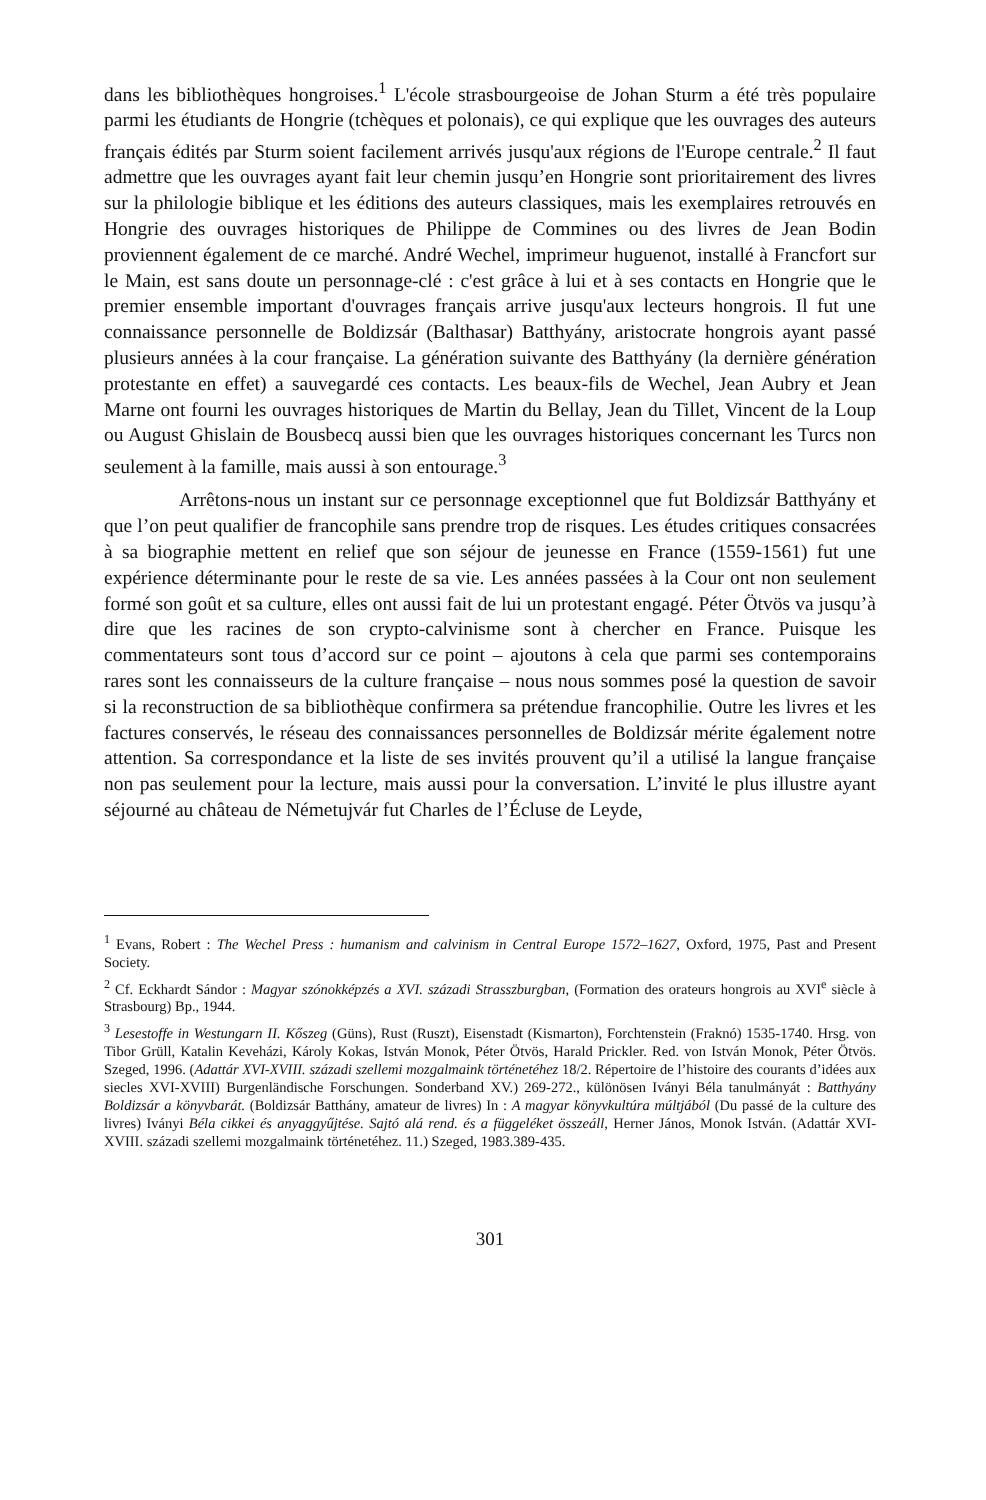dans les bibliothèques hongroises.<sup>1</sup> L'école strasbourgeoise de Johan Sturm a été très populaire parmi les étudiants de Hongrie (tchèques et polonais), ce qui explique que les ouvrages des auteurs français édités par Sturm soient facilement arrivés jusqu'aux régions de l'Europe centrale.<sup>2</sup> Il faut admettre que les ouvrages ayant fait leur chemin jusqu’en Hongrie sont prioritairement des livres sur la philologie biblique et les éditions des auteurs classiques, mais les exemplaires retrouvés en Hongrie des ouvrages historiques de Philippe de Commines ou des livres de Jean Bodin proviennent également de ce marché. André Wechel, imprimeur huguenot, installé à Francfort sur le Main, est sans doute un personnage-clé : c'est grâce à lui et à ses contacts en Hongrie que le premier ensemble important d'ouvrages français arrive jusqu'aux lecteurs hongrois. Il fut une connaissance personnelle de Boldizsár (Balthasar) Batthyány, aristocrate hongrois ayant passé plusieurs années à la cour française. La génération suivante des Batthyány (la dernière génération protestante en effet) a sauvegardé ces contacts. Les beaux-fils de Wechel, Jean Aubry et Jean Marne ont fourni les ouvrages historiques de Martin du Bellay, Jean du Tillet, Vincent de la Loup ou August Ghislain de Bousbecq aussi bien que les ouvrages historiques concernant les Turcs non seulement à la famille, mais aussi à son entourage.<sup>3</sup>
Arrêtons-nous un instant sur ce personnage exceptionnel que fut Boldizsár Batthyány et que l’on peut qualifier de francophile sans prendre trop de risques. Les études critiques consacrées à sa biographie mettent en relief que son séjour de jeunesse en France (1559-1561) fut une expérience déterminante pour le reste de sa vie. Les années passées à la Cour ont non seulement formé son goût et sa culture, elles ont aussi fait de lui un protestant engagé. Péter Ötvös va jusqu’à dire que les racines de son crypto-calvinisme sont à chercher en France. Puisque les commentateurs sont tous d’accord sur ce point – ajoutons à cela que parmi ses contemporains rares sont les connaisseurs de la culture française – nous nous sommes posé la question de savoir si la reconstruction de sa bibliothèque confirmera sa prétendue francophilie. Outre les livres et les factures conservés, le réseau des connaissances personnelles de Boldizsár mérite également notre attention. Sa correspondance et la liste de ses invités prouvent qu’il a utilisé la langue française non pas seulement pour la lecture, mais aussi pour la conversation. L’invité le plus illustre ayant séjourné au château de Németujvár fut Charles de l’Écluse de Leyde,
<sup>1</sup> Evans, Robert : The Wechel Press : humanism and calvinism in Central Europe 1572–1627, Oxford, 1975, Past and Present Society.
<sup>2</sup> Cf. Eckhardt Sándor : Magyar szónokképzés a XVI. századi Strasszburgban, (Formation des orateurs hongrois au XVI<sup>e</sup> siècle à Strasbourg) Bp., 1944.
<sup>3</sup> Lesestoffe in Westungarn II. Kőszeg (Güns), Rust (Ruszt), Eisenstadt (Kismarton), Forchtenstein (Fraknó) 1535-1740. Hrsg. von Tibor Grüll, Katalin Keveházi, Károly Kokas, István Monok, Péter Ötvös, Harald Prickler. Red. von István Monok, Péter Ötvös. Szeged, 1996. (Adattár XVI-XVIII. századi szellemi mozgalmaink történetéhez 18/2. Répertoire de l’histoire des courants d’idées aux siecles XVI-XVIII) Burgenländische Forschungen. Sonderband XV.) 269-272., különösen Iványi Béla tanulmányát : Batthyány Boldizsár a könyvbarát. (Boldizsár Batthány, amateur de livres) In : A magyar könyvkultúra múltjából (Du passé de la culture des livres) Iványi Béla cikkei és anyaggyűjtése. Sajtó alá rend. és a függeléket összeáll, Herner János, Monok István. (Adattár XVI-XVIII. századi szellemi mozgalmaink történetéhez. 11.) Szeged, 1983.389-435.
301